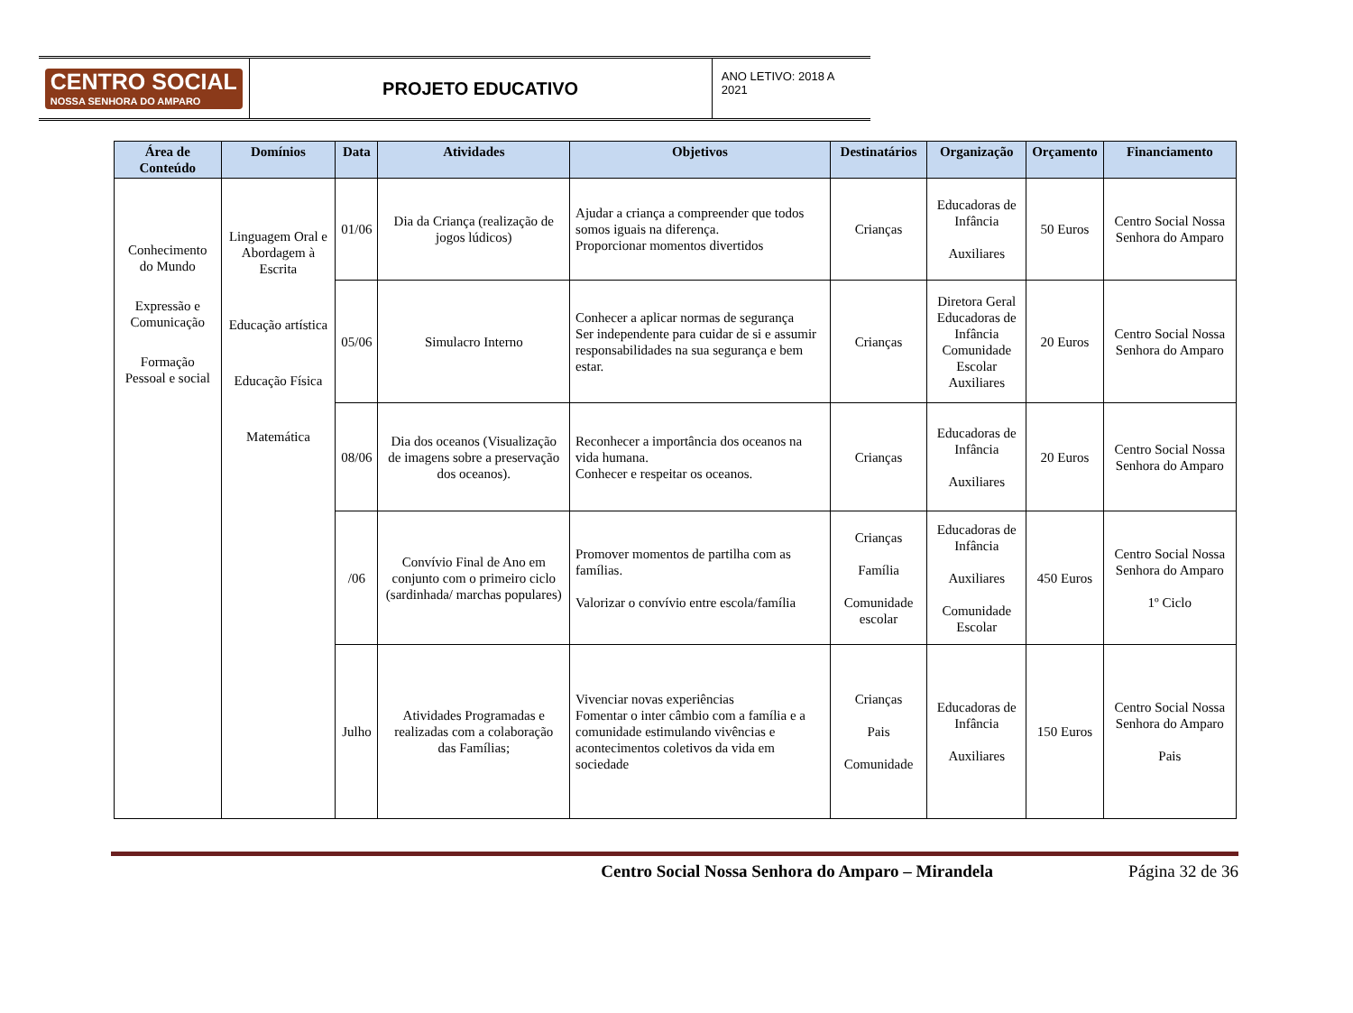CENTRO SOCIAL
NOSSA SENHORA DO AMPARO
PROJETO EDUCATIVO
ANO LETIVO: 2018 A 2021
| Área de Conteúdo | Domínios | Data | Atividades | Objetivos | Destinatários | Organização | Orçamento | Financiamento |
| --- | --- | --- | --- | --- | --- | --- | --- | --- |
| Conhecimento do Mundo Expressão e Comunicação Formação Pessoal e social | Linguagem Oral e Abordagem à Escrita Educação artística Educação Física Matemática | 01/06 | Dia da Criança (realização de jogos lúdicos) | Ajudar a criança a compreender que todos somos iguais na diferença. Proporcionar momentos divertidos | Crianças | Educadoras de Infância Auxiliares | 50 Euros | Centro Social Nossa Senhora do Amparo |
| | | 05/06 | Simulacro Interno | Conhecer a aplicar normas de segurança Ser independente para cuidar de si e assumir responsabilidades na sua segurança e bem estar. | Crianças | Diretora Geral Educadoras de Infância Comunidade Escolar Auxiliares | 20 Euros | Centro Social Nossa Senhora do Amparo |
| | | 08/06 | Dia dos oceanos (Visualização de imagens sobre a preservação dos oceanos). | Reconhecer a importância dos oceanos na vida humana. Conhecer e respeitar os oceanos. | Crianças | Educadoras de Infância Auxiliares | 20 Euros | Centro Social Nossa Senhora do Amparo |
| | | /06 | Convívio Final de Ano em conjunto com o primeiro ciclo (sardinhada/ marchas populares) | Promover momentos de partilha com as famílias. Valorizar o convívio entre escola/família | Crianças Família Comunidade escolar | Educadoras de Infância Auxiliares Comunidade Escolar | 450 Euros | Centro Social Nossa Senhora do Amparo 1º Ciclo |
| | | Julho | Atividades Programadas e realizadas com a colaboração das Famílias; | Vivenciar novas experiências Fomentar o inter câmbio com a família e a comunidade estimulando vivências e acontecimentos coletivos da vida em sociedade | Crianças Pais Comunidade | Educadoras de Infância Auxiliares | 150 Euros | Centro Social Nossa Senhora do Amparo Pais |
Centro Social Nossa Senhora do Amparo – Mirandela Página 32 de 36